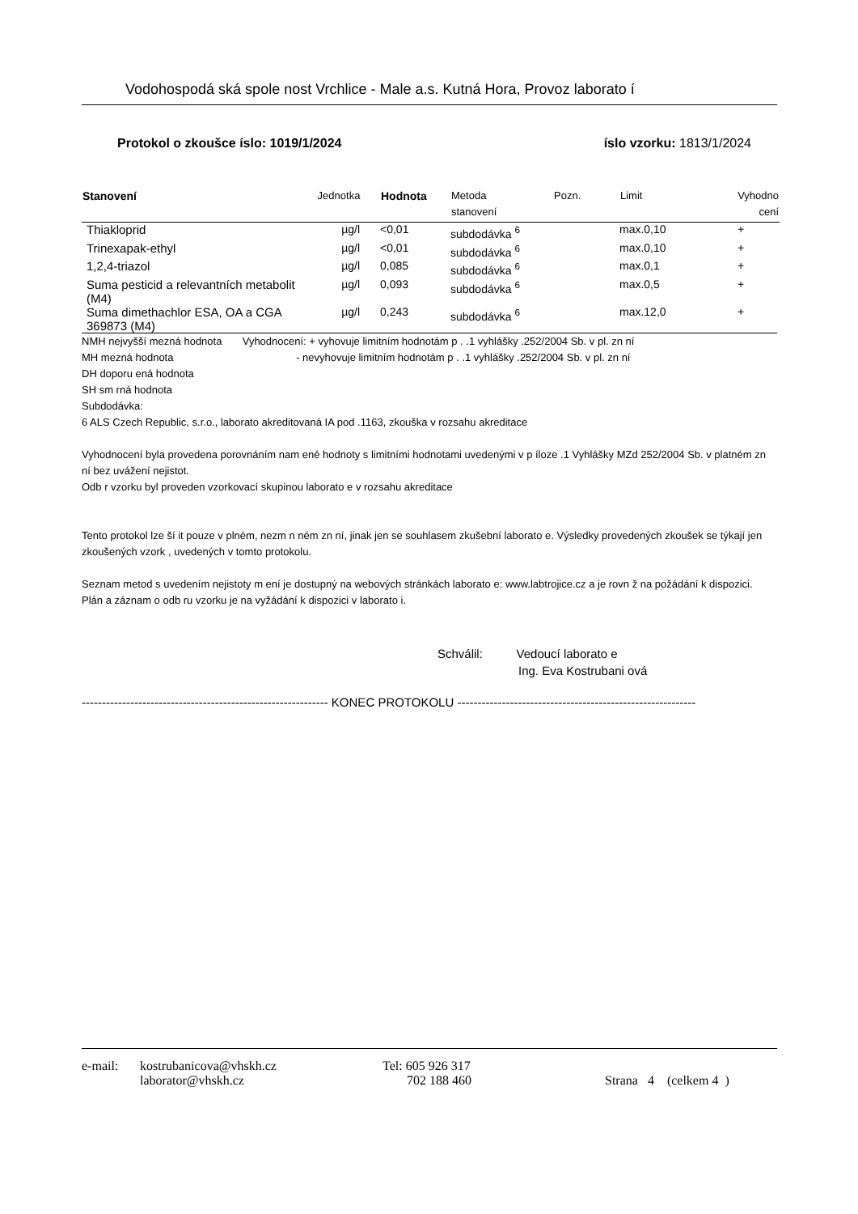Vodohospodá ská spole nost Vrchlice - Male a.s. Kutná Hora, Provoz laborato í
Protokol o zkoušce íslo: 1019/1/2024 íslo vzorku: 1813/1/2024
| Stanovení | Jednotka | Hodnota | Metoda stanovení | Pozn. | Limit | Vyhodno cení |
| --- | --- | --- | --- | --- | --- | --- |
| Thiakloprid | µg/l | <0,01 | subdodávka <sup>6</sup> | | max.0,10 | + |
| Trinexapak-ethyl | µg/l | <0,01 | subdodávka <sup>6</sup> | | max.0,10 | + |
| 1,2,4-triazol | µg/l | 0,085 | subdodávka <sup>6</sup> | | max.0,1 | + |
| Suma pesticid a relevantních metabolit (M4) | µg/l | 0,093 | subdodávka <sup>6</sup> | | max.0,5 | + |
| Suma dimethachlor ESA, OA a CGA 369873 (M4) | µg/l | 0,243 | subdodávka <sup>6</sup> | | max.12,0 | + |
NMH nejvyšší mezná hodnota Vyhodnocení: + vyhovuje limitním hodnotám p . .1 vyhlášky .252/2004 Sb. v pl. zn ní
MH mezná hodnota - nevyhovuje limitním hodnotám p . .1 vyhlášky .252/2004 Sb. v pl. zn ní
DH doporu ená hodnota
SH sm rná hodnota
Subdodávka:
6 ALS Czech Republic, s.r.o., laborato akreditovaná IA pod .1163, zkouška v rozsahu akreditace
Vyhodnocení byla provedena porovnáním nam ené hodnoty s limitními hodnotami uvedenými v p íloze .1 Vyhlášky MZd 252/2004 Sb. v platném zn ní bez uvážení nejistot.
Odb r vzorku byl proveden vzorkovací skupinou laborato e v rozsahu akreditace
Tento protokol lze ší it pouze v plném, nezm n ném zn ní, jinak jen se souhlasem zkušební laborato e. Výsledky provedených zkoušek se týkají jen zkoušených vzork , uvedených v tomto protokolu.
Seznam metod s uvedením nejistoty m ení je dostupný na webových stránkách laborato e: www.labtrojice.cz a je rovn ž na požádání k dispozici.
Plán a záznam o odb ru vzorku je na vyžádání k dispozici v laborato i.
Schválil: Vedoucí laborato e
Ing. Eva Kostrubani ová
------------------------------------------------------------- KONEC PROTOKOLU -----------------------------------------------------------
e-mail: kostrubanicova@vhskh.cz Tel: 605 926 317
laborator@vhskh.cz 702 188 460 Strana 4 (celkem 4 )